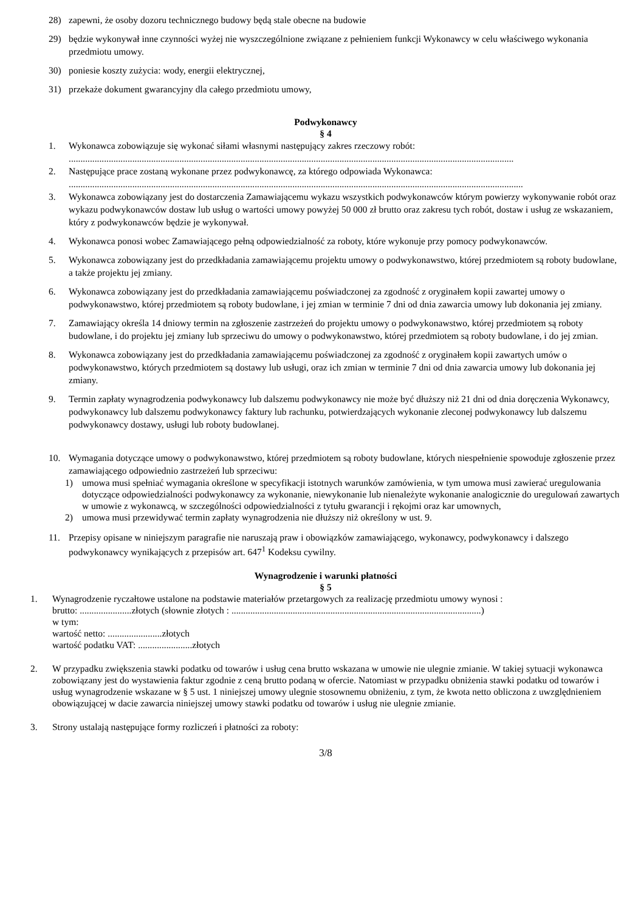28) zapewni, że osoby dozoru technicznego budowy będą stale obecne na budowie
29) będzie wykonywał inne czynności wyżej nie wyszczególnione związane z pełnieniem funkcji Wykonawcy w celu właściwego wykonania przedmiotu umowy.
30) poniesie koszty zużycia: wody, energii elektrycznej,
31) przekaże dokument gwarancyjny dla całego przedmiotu umowy,
Podwykonawcy
§ 4
1. Wykonawca zobowiązuje się wykonać siłami własnymi następujący zakres rzeczowy robót:
.............................................................................................................................................................................................
2. Następujące prace zostaną wykonane przez podwykonawcę, za którego odpowiada Wykonawca:
.................................................................................................................................................................................................
3. Wykonawca zobowiązany jest do dostarczenia Zamawiającemu wykazu wszystkich podwykonawców którym powierzy wykonywanie robót oraz wykazu podwykonawców dostaw lub usług o wartości umowy powyżej 50 000 zł brutto oraz zakresu tych robót, dostaw i usług ze wskazaniem, który z podwykonawców będzie je wykonywał.
4. Wykonawca ponosi wobec Zamawiającego pełną odpowiedzialność za roboty, które wykonuje przy pomocy podwykonawców.
5. Wykonawca zobowiązany jest do przedkładania zamawiającemu projektu umowy o podwykonawstwo, której przedmiotem są roboty budowlane, a także projektu jej zmiany.
6. Wykonawca zobowiązany jest do przedkładania zamawiającemu poświadczonej za zgodność z oryginałem kopii zawartej umowy o podwykonawstwo, której przedmiotem są roboty budowlane, i jej zmian w terminie 7 dni od dnia zawarcia umowy lub dokonania jej zmiany.
7. Zamawiający określa 14 dniowy termin na zgłoszenie zastrzeżeń do projektu umowy o podwykonawstwo, której przedmiotem są roboty budowlane, i do projektu jej zmiany lub sprzeciwu do umowy o podwykonawstwo, której przedmiotem są roboty budowlane, i do jej zmian.
8. Wykonawca zobowiązany jest do przedkładania zamawiającemu poświadczonej za zgodność z oryginałem kopii zawartych umów o podwykonawstwo, których przedmiotem są dostawy lub usługi, oraz ich zmian w terminie 7 dni od dnia zawarcia umowy lub dokonania jej zmiany.
9. Termin zapłaty wynagrodzenia podwykonawcy lub dalszemu podwykonawcy nie może być dłuższy niż 21 dni od dnia doręczenia Wykonawcy, podwykonawcy lub dalszemu podwykonawcy faktury lub rachunku, potwierdzających wykonanie zleconej podwykonawcy lub dalszemu podwykonawcy dostawy, usługi lub roboty budowlanej.
10. Wymagania dotyczące umowy o podwykonawstwo, której przedmiotem są roboty budowlane, których niespełnienie spowoduje zgłoszenie przez zamawiającego odpowiednio zastrzeżeń lub sprzeciwu:
1) umowa musi spełniać wymagania określone w specyfikacji istotnych warunków zamówienia, w tym umowa musi zawierać uregulowania dotyczące odpowiedzialności podwykonawcy za wykonanie, niewykonanie lub nienależyte wykonanie analogicznie do uregulowań zawartych w umowie z wykonawcą, w szczególności odpowiedzialności z tytułu gwarancji i rękojmi oraz kar umownych,
2) umowa musi przewidywać termin zapłaty wynagrodzenia nie dłuższy niż określony w ust. 9.
11. Przepisy opisane w niniejszym paragrafie nie naruszają praw i obowiązków zamawiającego, wykonawcy, podwykonawcy i dalszego podwykonawcy wynikających z przepisów art. 647<sup>1</sup> Kodeksu cywilny.
Wynagrodzenie i warunki płatności
§ 5
1. Wynagrodzenie ryczałtowe ustalone na podstawie materiałów przetargowych za realizację przedmiotu umowy wynosi :
brutto: ......................złotych (słownie złotych : ..........................................................................................................)
w tym:
wartość netto: .......................złotych
wartość podatku VAT: .......................złotych
2. W przypadku zwiększenia stawki podatku od towarów i usług cena brutto wskazana w umowie nie ulegnie zmianie. W takiej sytuacji wykonawca zobowiązany jest do wystawienia faktur zgodnie z ceną brutto podaną w ofercie. Natomiast w przypadku obniżenia stawki podatku od towarów i usług wynagrodzenie wskazane w § 5 ust. 1 niniejszej umowy ulegnie stosownemu obniżeniu, z tym, że kwota netto obliczona z uwzględnieniem obowiązującej w dacie zawarcia niniejszej umowy stawki podatku od towarów i usług nie ulegnie zmianie.
3. Strony ustalają następujące formy rozliczeń i płatności za roboty:
3/8